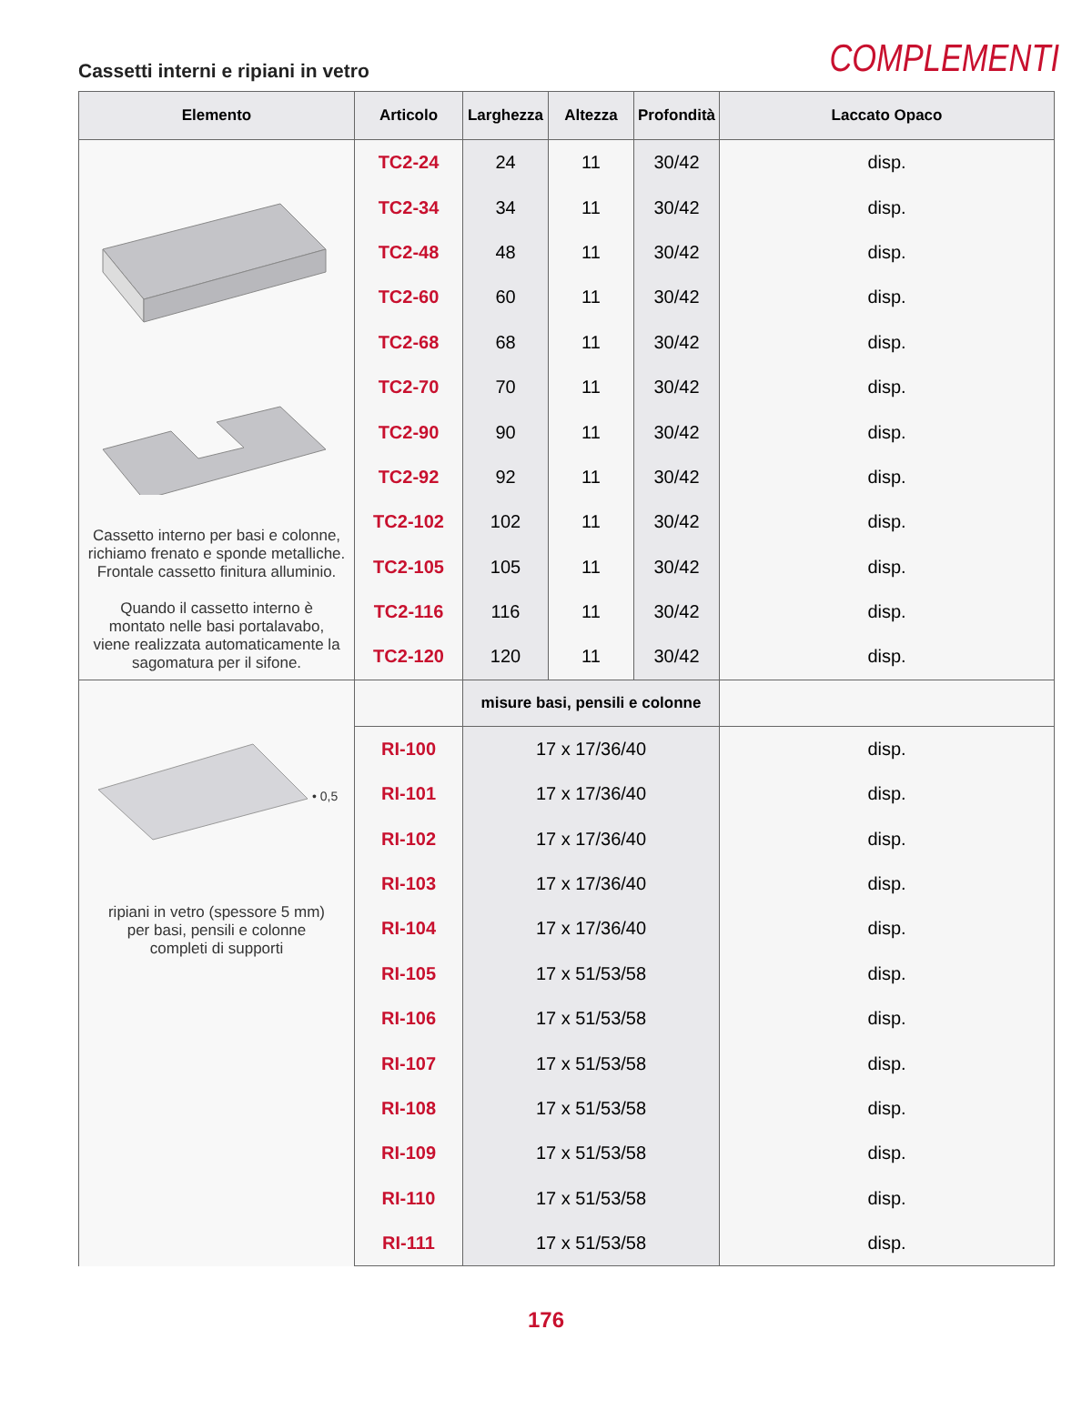Cassetti interni e ripiani in vetro
COMPLEMENTI
| Elemento | Articolo | Larghezza | Altezza | Profondità | Laccato Opaco |
| --- | --- | --- | --- | --- | --- |
| Cassetto interno per basi e colonne, richiamo frenato e sponde metalliche. Frontale cassetto finitura alluminio. Quando il cassetto interno è montato nelle basi portalavabo, viene realizzata automaticamente la sagomatura per il sifone. | TC2-24 | 24 | 11 | 30/42 | disp. |
| | TC2-34 | 34 | 11 | 30/42 | disp. |
| | TC2-48 | 48 | 11 | 30/42 | disp. |
| | TC2-60 | 60 | 11 | 30/42 | disp. |
| | TC2-68 | 68 | 11 | 30/42 | disp. |
| | TC2-70 | 70 | 11 | 30/42 | disp. |
| | TC2-90 | 90 | 11 | 30/42 | disp. |
| | TC2-92 | 92 | 11 | 30/42 | disp. |
| | TC2-102 | 102 | 11 | 30/42 | disp. |
| | TC2-105 | 105 | 11 | 30/42 | disp. |
| | TC2-116 | 116 | 11 | 30/42 | disp. |
| | TC2-120 | 120 | 11 | 30/42 | disp. |
| • 0,5 ripiani in vetro (spessore 5 mm) per basi, pensili e colonne completi di supporti | | misure basi, pensili e colonne | | | |
| | RI-100 | 17 x 17/36/40 | | | disp. |
| | RI-101 | 17 x 17/36/40 | | | disp. |
| | RI-102 | 17 x 17/36/40 | | | disp. |
| | RI-103 | 17 x 17/36/40 | | | disp. |
| | RI-104 | 17 x 17/36/40 | | | disp. |
| | RI-105 | 17 x 51/53/58 | | | disp. |
| | RI-106 | 17 x 51/53/58 | | | disp. |
| | RI-107 | 17 x 51/53/58 | | | disp. |
| | RI-108 | 17 x 51/53/58 | | | disp. |
| | RI-109 | 17 x 51/53/58 | | | disp. |
| | RI-110 | 17 x 51/53/58 | | | disp. |
| | RI-111 | 17 x 51/53/58 | | | disp. |
176